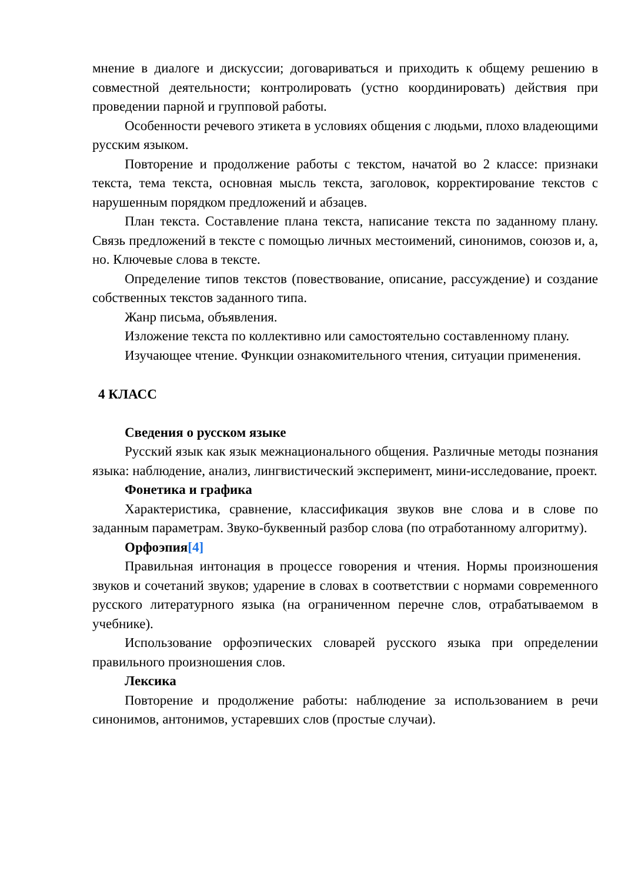мнение в диалоге и дискуссии; договариваться и приходить к общему решению в совместной деятельности; контролировать (устно координировать) действия при проведении парной и групповой работы.
Особенности речевого этикета в условиях общения с людьми, плохо владеющими русским языком.
Повторение и продолжение работы с текстом, начатой во 2 классе: признаки текста, тема текста, основная мысль текста, заголовок, корректирование текстов с нарушенным порядком предложений и абзацев.
План текста. Составление плана текста, написание текста по заданному плану. Связь предложений в тексте с помощью личных местоимений, синонимов, союзов и, а, но. Ключевые слова в тексте.
Определение типов текстов (повествование, описание, рассуждение) и создание собственных текстов заданного типа.
Жанр письма, объявления.
Изложение текста по коллективно или самостоятельно составленному плану.
Изучающее чтение. Функции ознакомительного чтения, ситуации применения.
4 КЛАСС
Сведения о русском языке
Русский язык как язык межнационального общения. Различные методы познания языка: наблюдение, анализ, лингвистический эксперимент, мини-исследование, проект.
Фонетика и графика
Характеристика, сравнение, классификация звуков вне слова и в слове по заданным параметрам. Звуко-буквенный разбор слова (по отработанному алгоритму).
Орфоэпия[4]
Правильная интонация в процессе говорения и чтения. Нормы произношения звуков и сочетаний звуков; ударение в словах в соответствии с нормами современного русского литературного языка (на ограниченном перечне слов, отрабатываемом в учебнике).
Использование орфоэпических словарей русского языка при определении правильного произношения слов.
Лексика
Повторение и продолжение работы: наблюдение за использованием в речи синонимов, антонимов, устаревших слов (простые случаи).